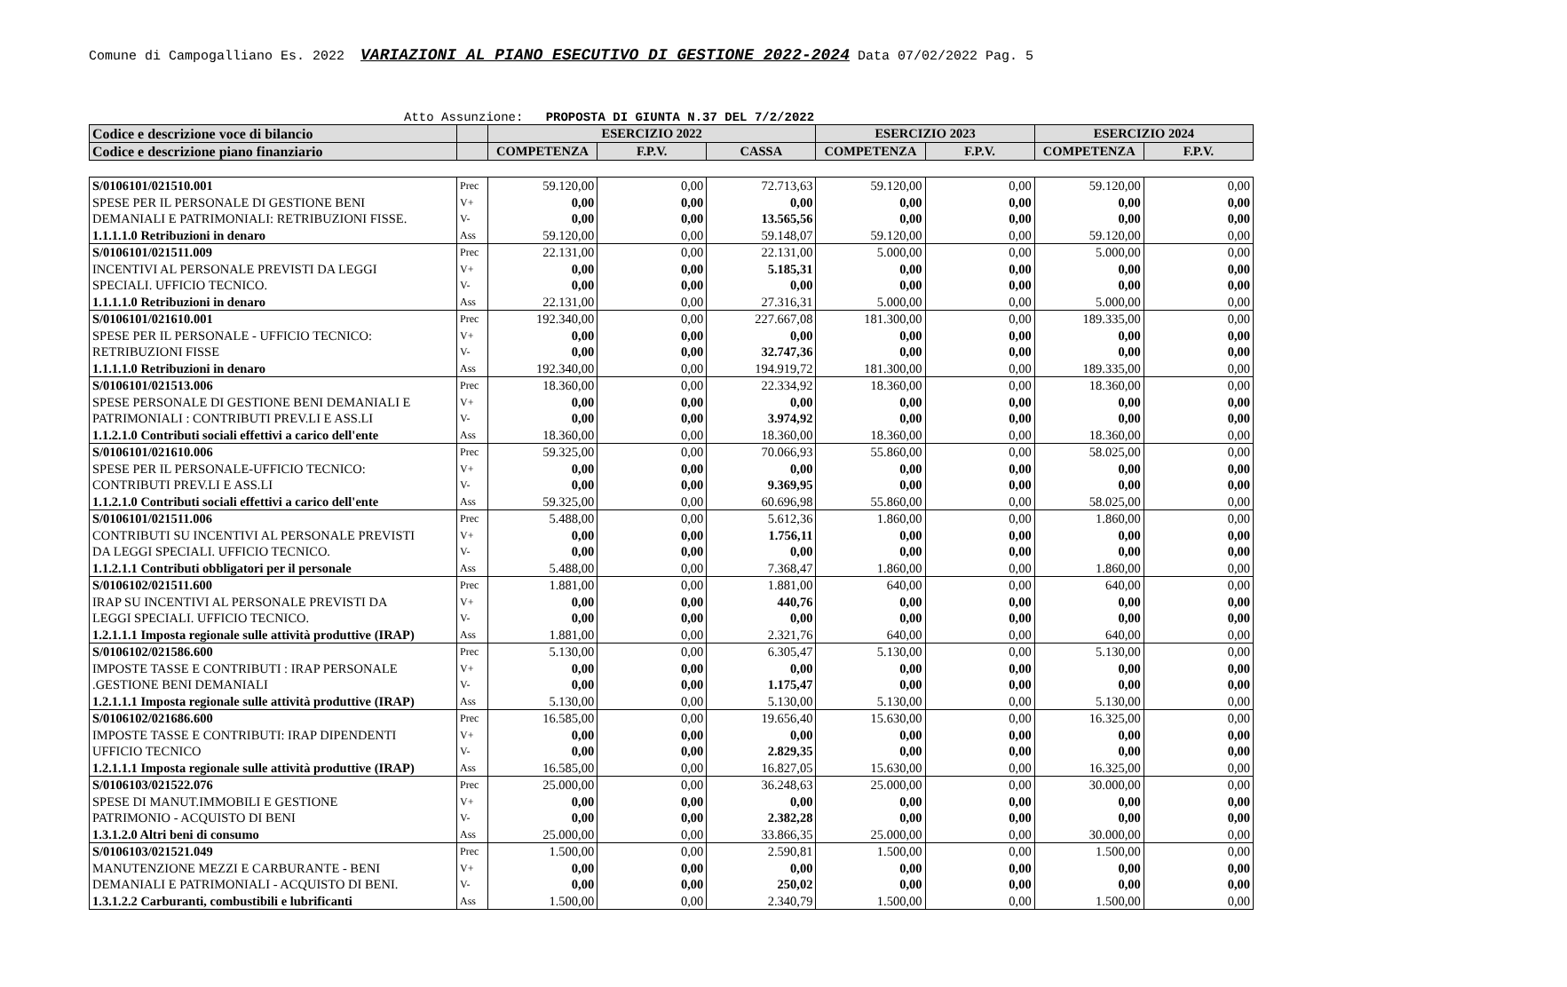Comune di Campogalliano Es. 2022 VARIAZIONI AL PIANO ESECUTIVO DI GESTIONE 2022-2024 Data 07/02/2022 Pag. 5
Atto Assunzione: PROPOSTA DI GIUNTA N.37 DEL 7/2/2022
| Codice e descrizione voce di bilancio | | ESERCIZIO 2022 | | | ESERCIZIO 2023 | | ESERCIZIO 2024 | |
| --- | --- | --- | --- | --- | --- | --- | --- | --- |
| Codice e descrizione piano finanziario | | COMPETENZA | F.P.V. | CASSA | COMPETENZA | F.P.V. | COMPETENZA | F.P.V. |
| S/0106101/021510.001 | Prec | 59.120,00 | 0,00 | 72.713,63 | 59.120,00 | 0,00 | 59.120,00 | 0,00 |
| SPESE PER IL PERSONALE DI GESTIONE BENI | V+ | 0,00 | 0,00 | 0,00 | 0,00 | 0,00 | 0,00 | 0,00 |
| DEMANIALI E PATRIMONIALI: RETRIBUZIONI FISSE. | V- | 0,00 | 0,00 | 13.565,56 | 0,00 | 0,00 | 0,00 | 0,00 |
| 1.1.1.1.0 Retribuzioni in denaro | Ass | 59.120,00 | 0,00 | 59.148,07 | 59.120,00 | 0,00 | 59.120,00 | 0,00 |
| S/0106101/021511.009 | Prec | 22.131,00 | 0,00 | 22.131,00 | 5.000,00 | 0,00 | 5.000,00 | 0,00 |
| INCENTIVI AL PERSONALE PREVISTI DA LEGGI | V+ | 0,00 | 0,00 | 5.185,31 | 0,00 | 0,00 | 0,00 | 0,00 |
| SPECIALI. UFFICIO TECNICO. | V- | 0,00 | 0,00 | 0,00 | 0,00 | 0,00 | 0,00 | 0,00 |
| 1.1.1.1.0 Retribuzioni in denaro | Ass | 22.131,00 | 0,00 | 27.316,31 | 5.000,00 | 0,00 | 5.000,00 | 0,00 |
| S/0106101/021610.001 | Prec | 192.340,00 | 0,00 | 227.667,08 | 181.300,00 | 0,00 | 189.335,00 | 0,00 |
| SPESE PER IL PERSONALE - UFFICIO TECNICO: | V+ | 0,00 | 0,00 | 0,00 | 0,00 | 0,00 | 0,00 | 0,00 |
| RETRIBUZIONI FISSE | V- | 0,00 | 0,00 | 32.747,36 | 0,00 | 0,00 | 0,00 | 0,00 |
| 1.1.1.1.0 Retribuzioni in denaro | Ass | 192.340,00 | 0,00 | 194.919,72 | 181.300,00 | 0,00 | 189.335,00 | 0,00 |
| S/0106101/021513.006 | Prec | 18.360,00 | 0,00 | 22.334,92 | 18.360,00 | 0,00 | 18.360,00 | 0,00 |
| SPESE PERSONALE DI GESTIONE BENI DEMANIALI E | V+ | 0,00 | 0,00 | 0,00 | 0,00 | 0,00 | 0,00 | 0,00 |
| PATRIMONIALI : CONTRIBUTI PREV.LI E ASS.LI | V- | 0,00 | 0,00 | 3.974,92 | 0,00 | 0,00 | 0,00 | 0,00 |
| 1.1.2.1.0 Contributi sociali effettivi a carico dell'ente | Ass | 18.360,00 | 0,00 | 18.360,00 | 18.360,00 | 0,00 | 18.360,00 | 0,00 |
| S/0106101/021610.006 | Prec | 59.325,00 | 0,00 | 70.066,93 | 55.860,00 | 0,00 | 58.025,00 | 0,00 |
| SPESE PER IL PERSONALE-UFFICIO TECNICO: | V+ | 0,00 | 0,00 | 0,00 | 0,00 | 0,00 | 0,00 | 0,00 |
| CONTRIBUTI PREV.LI E ASS.LI | V- | 0,00 | 0,00 | 9.369,95 | 0,00 | 0,00 | 0,00 | 0,00 |
| 1.1.2.1.0 Contributi sociali effettivi a carico dell'ente | Ass | 59.325,00 | 0,00 | 60.696,98 | 55.860,00 | 0,00 | 58.025,00 | 0,00 |
| S/0106101/021511.006 | Prec | 5.488,00 | 0,00 | 5.612,36 | 1.860,00 | 0,00 | 1.860,00 | 0,00 |
| CONTRIBUTI SU INCENTIVI AL PERSONALE PREVISTI | V+ | 0,00 | 0,00 | 1.756,11 | 0,00 | 0,00 | 0,00 | 0,00 |
| DA LEGGI SPECIALI. UFFICIO TECNICO. | V- | 0,00 | 0,00 | 0,00 | 0,00 | 0,00 | 0,00 | 0,00 |
| 1.1.2.1.1 Contributi obbligatori per il personale | Ass | 5.488,00 | 0,00 | 7.368,47 | 1.860,00 | 0,00 | 1.860,00 | 0,00 |
| S/0106102/021511.600 | Prec | 1.881,00 | 0,00 | 1.881,00 | 640,00 | 0,00 | 640,00 | 0,00 |
| IRAP SU INCENTIVI AL PERSONALE PREVISTI DA | V+ | 0,00 | 0,00 | 440,76 | 0,00 | 0,00 | 0,00 | 0,00 |
| LEGGI SPECIALI. UFFICIO TECNICO. | V- | 0,00 | 0,00 | 0,00 | 0,00 | 0,00 | 0,00 | 0,00 |
| 1.2.1.1.1 Imposta regionale sulle attività produttive (IRAP) | Ass | 1.881,00 | 0,00 | 2.321,76 | 640,00 | 0,00 | 640,00 | 0,00 |
| S/0106102/021586.600 | Prec | 5.130,00 | 0,00 | 6.305,47 | 5.130,00 | 0,00 | 5.130,00 | 0,00 |
| IMPOSTE TASSE E CONTRIBUTI : IRAP PERSONALE | V+ | 0,00 | 0,00 | 0,00 | 0,00 | 0,00 | 0,00 | 0,00 |
| .GESTIONE BENI DEMANIALI | V- | 0,00 | 0,00 | 1.175,47 | 0,00 | 0,00 | 0,00 | 0,00 |
| 1.2.1.1.1 Imposta regionale sulle attività produttive (IRAP) | Ass | 5.130,00 | 0,00 | 5.130,00 | 5.130,00 | 0,00 | 5.130,00 | 0,00 |
| S/0106102/021686.600 | Prec | 16.585,00 | 0,00 | 19.656,40 | 15.630,00 | 0,00 | 16.325,00 | 0,00 |
| IMPOSTE TASSE E CONTRIBUTI: IRAP DIPENDENTI | V+ | 0,00 | 0,00 | 0,00 | 0,00 | 0,00 | 0,00 | 0,00 |
| UFFICIO TECNICO | V- | 0,00 | 0,00 | 2.829,35 | 0,00 | 0,00 | 0,00 | 0,00 |
| 1.2.1.1.1 Imposta regionale sulle attività produttive (IRAP) | Ass | 16.585,00 | 0,00 | 16.827,05 | 15.630,00 | 0,00 | 16.325,00 | 0,00 |
| S/0106103/021522.076 | Prec | 25.000,00 | 0,00 | 36.248,63 | 25.000,00 | 0,00 | 30.000,00 | 0,00 |
| SPESE DI MANUT.IMMOBILI E GESTIONE | V+ | 0,00 | 0,00 | 0,00 | 0,00 | 0,00 | 0,00 | 0,00 |
| PATRIMONIO - ACQUISTO DI BENI | V- | 0,00 | 0,00 | 2.382,28 | 0,00 | 0,00 | 0,00 | 0,00 |
| 1.3.1.2.0 Altri beni di consumo | Ass | 25.000,00 | 0,00 | 33.866,35 | 25.000,00 | 0,00 | 30.000,00 | 0,00 |
| S/0106103/021521.049 | Prec | 1.500,00 | 0,00 | 2.590,81 | 1.500,00 | 0,00 | 1.500,00 | 0,00 |
| MANUTENZIONE MEZZI E CARBURANTE - BENI | V+ | 0,00 | 0,00 | 0,00 | 0,00 | 0,00 | 0,00 | 0,00 |
| DEMANIALI E PATRIMONIALI - ACQUISTO DI BENI. | V- | 0,00 | 0,00 | 250,02 | 0,00 | 0,00 | 0,00 | 0,00 |
| 1.3.1.2.2 Carburanti, combustibili e lubrificanti | Ass | 1.500,00 | 0,00 | 2.340,79 | 1.500,00 | 0,00 | 1.500,00 | 0,00 |